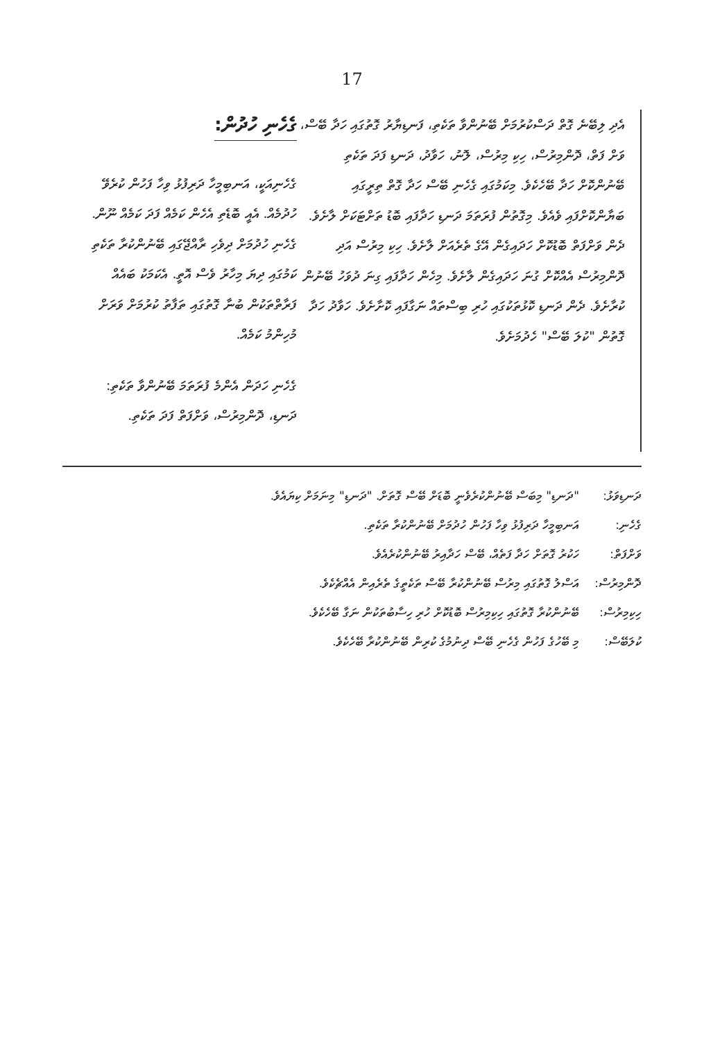17
ގެހެނި ހުދުން:
ގެހެނިއަކީ، އަނބިމީހާ ދަރިފުޅު ވިހާ ފަހުން ކުރެވޭ ހުދުމެއް. އެއީ ބޮޑެތި އެހެން ކަމެއް ފަދަ ކަމެއް ނޫން. ގެހެނި ހުދުމަށް ދިވެހި ރާއްޖޭގައި ބޭނުންކުރާ ތަކެތި ކަމުގައި ދިޔަ މިހާރު ވެސް އޮތީ. އެކަމަކު ބައެއް ފަރާތްތަކުން ބުނާ ގޮތުގައި ތަފާތު ކުރުމަށް ވަރަށް މުހިންމު ކަމެއް.
ގެހެނި ހަދަން އެންމެ ފުރަތަމަ ބޭނުންވާ ތަކެތި: ދަނޑި، ދޮންމިރުސް، ވަށްފަތް ފަދަ ތަކެތި.
އެދި ލިބޭނެ ގޮތް ދަސްކުރުމަށް ބޭނުންވާ ތަކެތި، ފަނޑިޔާރު ގޮތުގައި ހަދާ ބޭސް، ވަށް ފަތް، ދޮންމިރުސް، ހިކި މިރުސް، ލޮނު، ހަވާދު، ދަނޑި ފަދަ ތަކެތި ބޭނުންކޮށް ހަދާ ބޭހެކެވެ. މިކަމުގައި ގެހެނި ބޭސް ހަދާ ގޮތް ތިރީގައި ބަޔާންކޮށްފައި ވެއެވެ. މިގޮތުން ފުރަތަމަ ދަނޑި ހަދާފައި ބޮޑު ތަށްޓަކަށް ލާށެވެ. ދެން ވަށްފަތް ބޮޑުކޮށް ހަދައިގެން އޭގެ ތެރެއަށް ލާށެވެ. ހިކި މިރުސް އަދި ދޮންމިރުސް އެއްކޮށް ގުނަ ހަދައިގެން ލާށެވެ. މިހެން ހަދާފައި ގިނަ ދުވަހު ބޭނުން ކުރާށެވެ. ދެން ދަނޑި ކޮޅުތަކުގައި ހުރި ބިސްތައް ނަގާފައި ކޮށާށެވެ. ހަވާދު ހަދާ ގޮތުން "ކުލަ ބޭސް" ހެދުމަށެވެ.
ދަނޑިވަޅު: "ދަނޑި" މިބަސް ބޭނުންކުރެވެނީ ބޮޑަށް ބޭސް ގޮތަށް. "ދަނޑި" މިނަމަށް ކިޔައެވެ.
ގެހެނި: އަނބިމީހާ ދަރިފުޅު ވިހާ ފަހުން ހުދުމަށް ބޭނުންކުރާ ތަކެތި.
ވަށްފަތް: ހަކުރު ގޮތަށް ހަދާ ފަތެއް، ބޭސް ހަދާއިރު ބޭނުންކުރެއެވެ.
ދޮންމިރުސް: އަސްލު ގޮތުގައި މިރުސް ބޭނުންކުރާ ބޭސް ތަކެތީގެ ތެރެއިން އެއްޗެކެވެ.
ހިކިމިރުސް: ބޭނުންކުރާ ގޮތުގައި ހިކިމިރުސް ބޮޑުކޮށް ހުރި ހިސާބުތަކުން ނަގާ ބޭހެކެވެ.
ކުލަބޭސް: މި ބޭހުގެ ފަހުން ގެހެނި ބޭސް ދިނުމުގެ ކުރިން ބޭނުންކުރާ ބޭހެކެވެ.